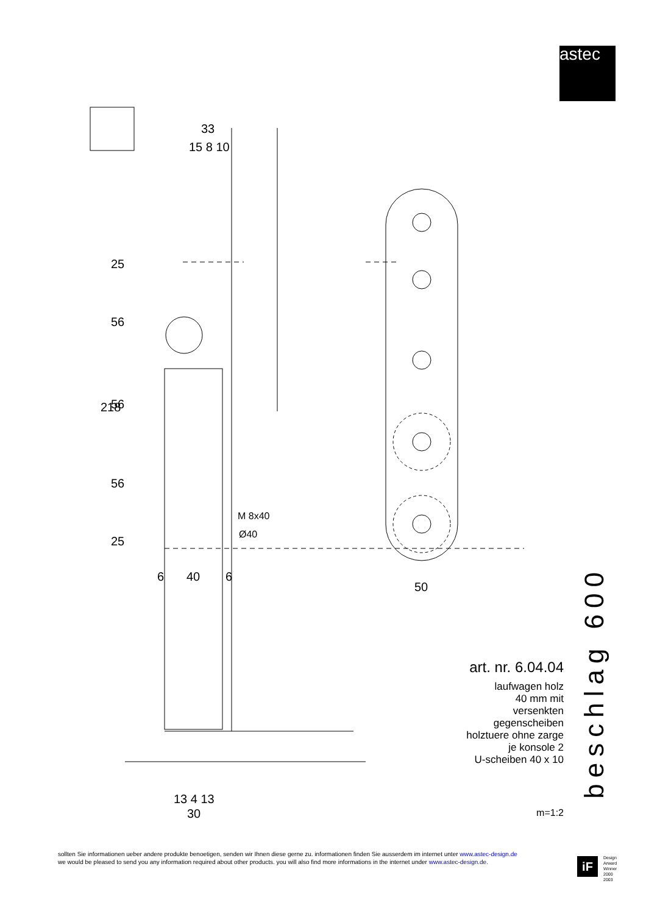astec
33
15 8 10
M 8x40
Ø40
6
40
6
50
13 4 13
30
218
25
56
56
56
25
art. nr. 6.04.04
laufwagen holz
40 mm mit
versenkten
gegenscheiben
holztuere ohne zarge
je konsole 2
U-scheiben 40 x 10
m=1:2
beschlag 600
sollten Sie informationen ueber andere produkte benoetigen, senden wir Ihnen diese gerne zu. informationen finden Sie ausserdem im internet unter www.astec-design.de
we would be pleased to send you any information required about other products. you will also find more informations in the internet under www.astec-design.de.
iF
Design
Arward
Winner
2000
2003